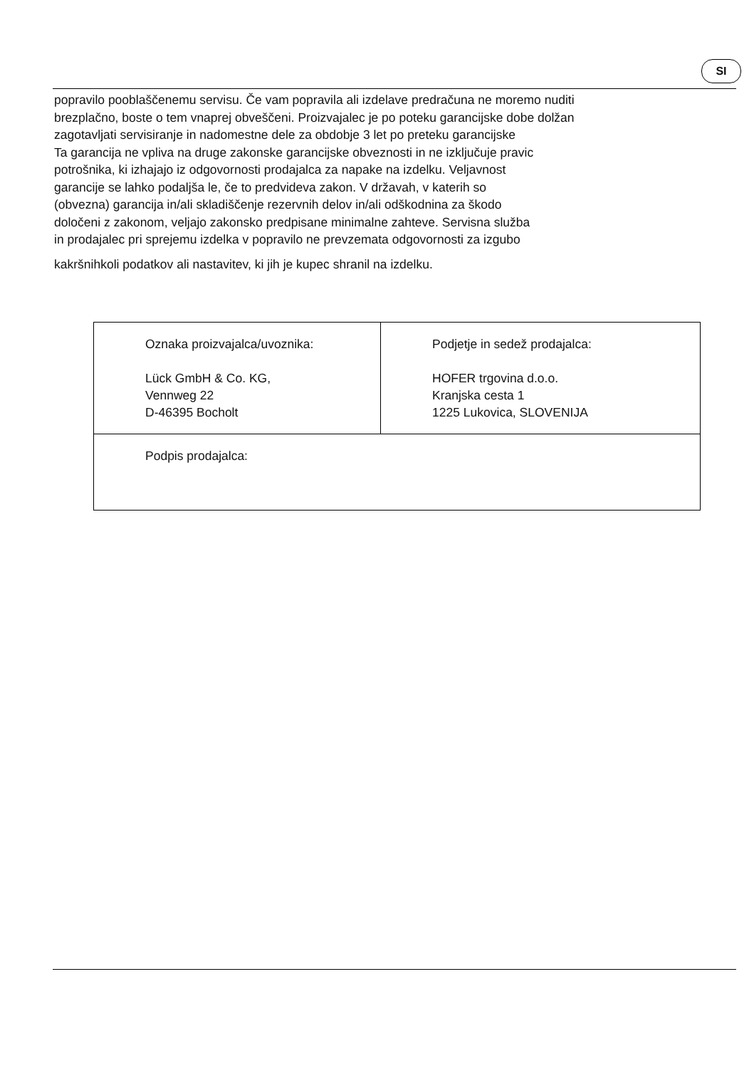SI
popravilo pooblaščenemu servisu. Če vam popravila ali izdelave predračuna ne moremo nuditi
brezplačno, boste o tem vnaprej obveščeni. Proizvajalec je po poteku garancijske dobe dolžan
zagotavljati servisiranje in nadomestne dele za obdobje 3 let po preteku garancijske
Ta garancija ne vpliva na druge zakonske garancijske obveznosti in ne izključuje pravic
potrošnika, ki izhajajo iz odgovornosti prodajalca za napake na izdelku. Veljavnost
garancije se lahko podaljša le, če to predvideva zakon. V državah, v katerih so
(obvezna) garancija in/ali skladiščenje rezervnih delov in/ali odškodnina za škodo
določeni z zakonom, veljajo zakonsko predpisane minimalne zahteve. Servisna služba
in prodajalec pri sprejemu izdelka v popravilo ne prevzemata odgovornosti za izgubo
kakršnihkoli podatkov ali nastavitev, ki jih je kupec shranil na izdelku.
| Oznaka proizvajalca/uvoznika: Lück GmbH & Co. KG, Vennweg 22 D-46395 Bocholt | Podjetje in sedež prodajalca: HOFER trgovina d.o.o. Kranjska cesta 1 1225 Lukovica, SLOVENIJA |
| Podpis prodajalca: | |